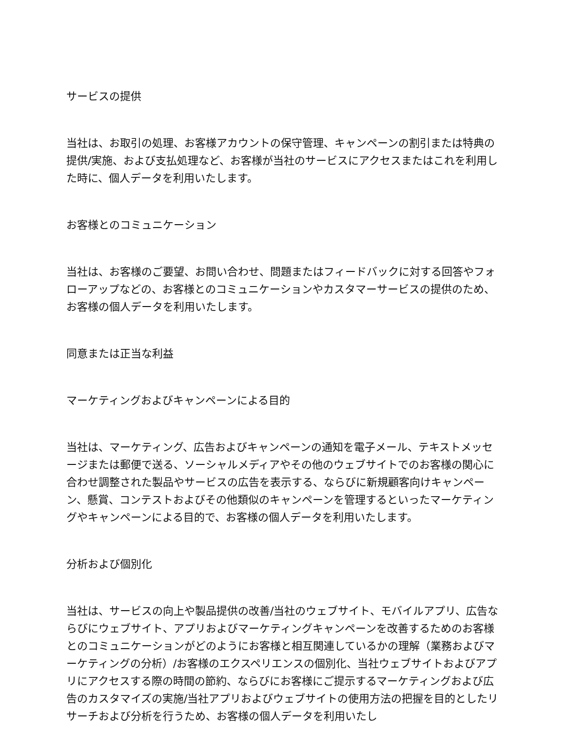サービスの提供
当社は、お取引の処理、お客様アカウントの保守管理、キャンペーンの割引または特典の提供/実施、および支払処理など、お客様が当社のサービスにアクセスまたはこれを利用した時に、個人データを利用いたします。
お客様とのコミュニケーション
当社は、お客様のご要望、お問い合わせ、問題またはフィードバックに対する回答やフォローアップなどの、お客様とのコミュニケーションやカスタマーサービスの提供のため、お客様の個人データを利用いたします。
同意または正当な利益
マーケティングおよびキャンペーンによる目的
当社は、マーケティング、広告およびキャンペーンの通知を電子メール、テキストメッセージまたは郵便で送る、ソーシャルメディアやその他のウェブサイトでのお客様の関心に合わせ調整された製品やサービスの広告を表示する、ならびに新規顧客向けキャンペーン、懸賞、コンテストおよびその他類似のキャンペーンを管理するといったマーケティングやキャンペーンによる目的で、お客様の個人データを利用いたします。
分析および個別化
当社は、サービスの向上や製品提供の改善/当社のウェブサイト、モバイルアプリ、広告ならびにウェブサイト、アプリおよびマーケティングキャンペーンを改善するためのお客様とのコミュニケーションがどのようにお客様と相互関連しているかの理解（業務およびマーケティングの分析）/お客様のエクスペリエンスの個別化、当社ウェブサイトおよびアプリにアクセスする際の時間の節約、ならびにお客様にご提示するマーケティングおよび広告のカスタマイズの実施/当社アプリおよびウェブサイトの使用方法の把握を目的としたリサーチおよび分析を行うため、お客様の個人データを利用いたし